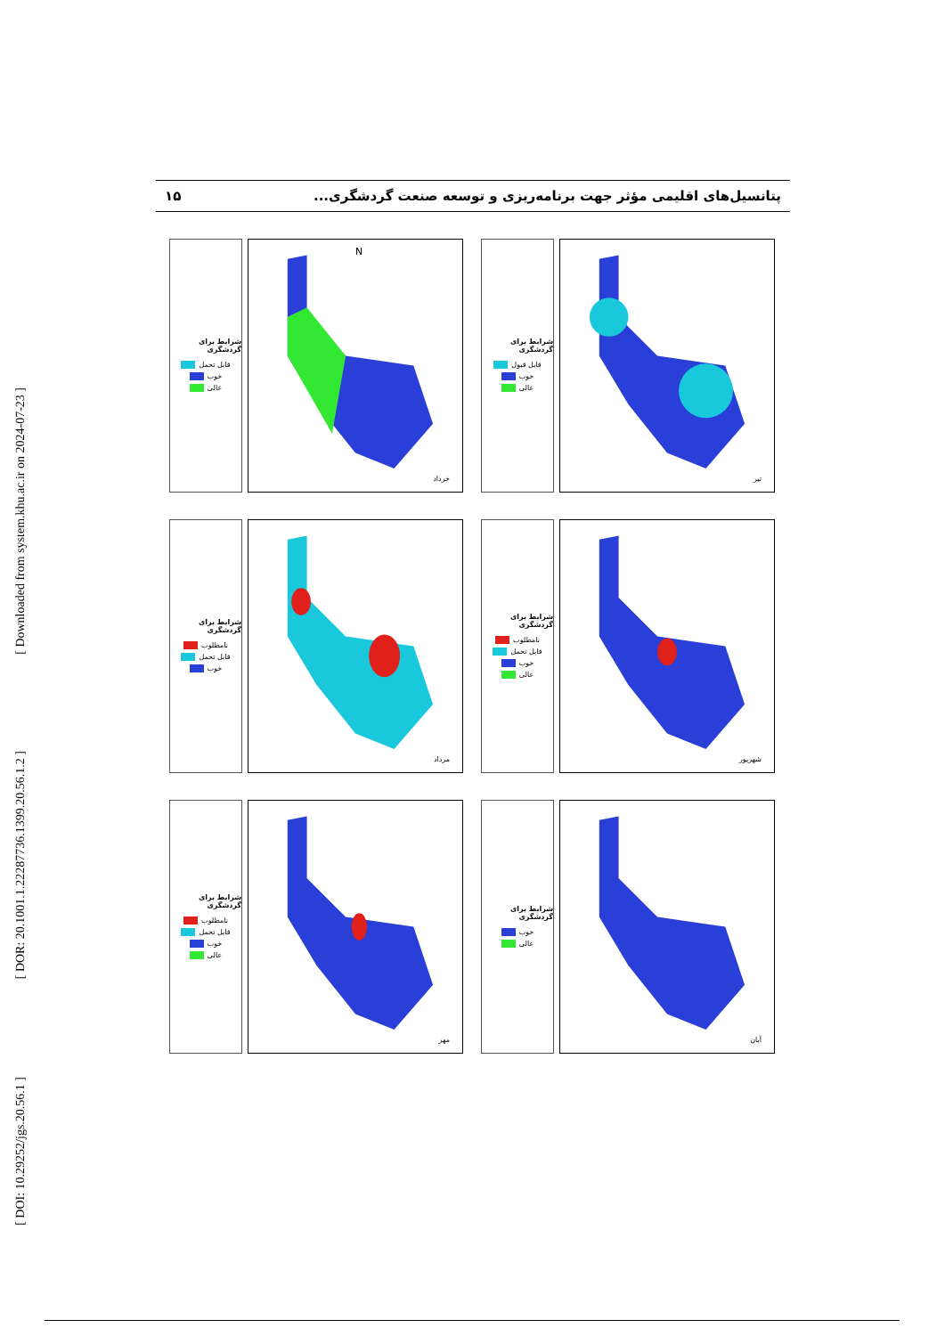[ Downloaded from system.khu.ac.ir on 2024-07-23 ]
[ DOR: 20.1001.1.22287736.1399.20.56.1.2 ]
[ DOI: 10.29252/jgs.20.56.1 ]
پتانسیل‌های اقلیمی مؤثر جهت برنامه‌ریزی و توسعه صنعت گردشگری... ۱۵
شرایط برای گردشگری
قابل تحمل
خوب
عالی
N
خرداد
شرایط برای گردشگری
قابل قبول
خوب
عالی
تیر
شرایط برای گردشگری
نامطلوب
قابل تحمل
خوب
مرداد
شرایط برای گردشگری
نامطلوب
قابل تحمل
خوب
عالی
شهریور
شرایط برای گردشگری
نامطلوب
قابل تحمل
خوب
عالی
مهر
شرایط برای گردشگری
خوب
عالی
آبان